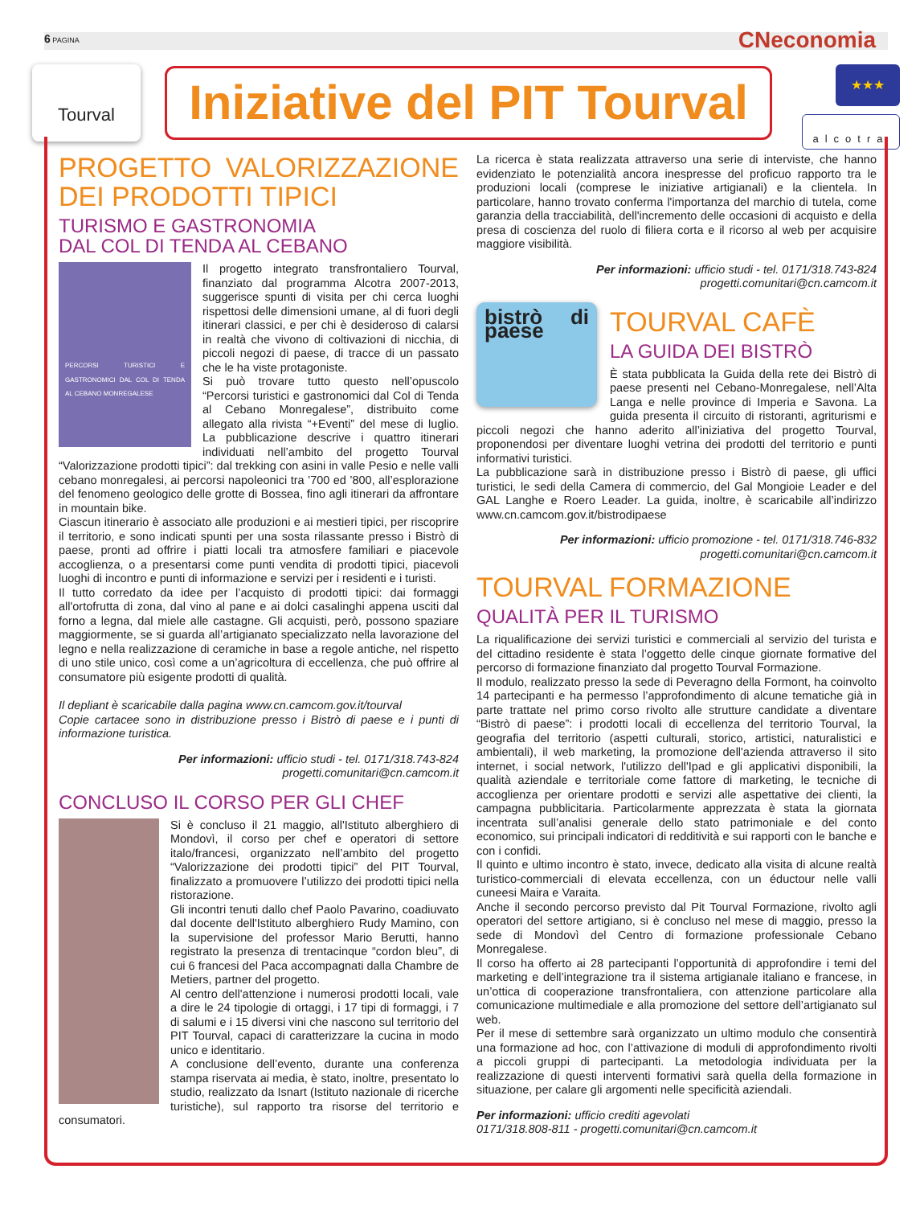6 PAGINA CNeconomia
Tourval Iniziative del PIT Tourval ★★★
alcotra
PROGETTO VALORIZZAZIONE DEI PRODOTTI TIPICI
TURISMO E GASTRONOMIA
DAL COL DI TENDA AL CEBANO
PERCORSI TURISTICI E GASTRONOMICI DAL COL DI TENDA AL CEBANO MONREGALESE
Il progetto integrato transfrontaliero Tourval, finanziato dal programma Alcotra 2007-2013, suggerisce spunti di visita per chi cerca luoghi rispettosi delle dimensioni umane, al di fuori degli itinerari classici, e per chi è desideroso di calarsi in realtà che vivono di coltivazioni di nicchia, di piccoli negozi di paese, di tracce di un passato che le ha viste protagoniste.
Si può trovare tutto questo nell’opuscolo “Percorsi turistici e gastronomici dal Col di Tenda al Cebano Monregalese”, distribuito come allegato alla rivista “+Eventi” del mese di luglio. La pubblicazione descrive i quattro itinerari individuati nell’ambito del progetto Tourval “Valorizzazione prodotti tipici”: dal trekking con asini in valle Pesio e nelle valli cebano monregalesi, ai percorsi napoleonici tra ’700 ed ’800, all’esplorazione del fenomeno geologico delle grotte di Bossea, fino agli itinerari da affrontare in mountain bike.
Ciascun itinerario è associato alle produzioni e ai mestieri tipici, per riscoprire il territorio, e sono indicati spunti per una sosta rilassante presso i Bistrò di paese, pronti ad offrire i piatti locali tra atmosfere familiari e piacevole accoglienza, o a presentarsi come punti vendita di prodotti tipici, piacevoli luoghi di incontro e punti di informazione e servizi per i residenti e i turisti.
Il tutto corredato da idee per l’acquisto di prodotti tipici: dai formaggi all'ortofrutta di zona, dal vino al pane e ai dolci casalinghi appena usciti dal forno a legna, dal miele alle castagne. Gli acquisti, però, possono spaziare maggiormente, se si guarda all’artigianato specializzato nella lavorazione del legno e nella realizzazione di ceramiche in base a regole antiche, nel rispetto di uno stile unico, così come a un’agricoltura di eccellenza, che può offrire al consumatore più esigente prodotti di qualità.
Il depliant è scaricabile dalla pagina www.cn.camcom.gov.it/tourval
Copie cartacee sono in distribuzione presso i Bistrò di paese e i punti di informazione turistica.
Per informazioni: ufficio studi - tel. 0171/318.743-824
progetti.comunitari@cn.camcom.it
CONCLUSO IL CORSO PER GLI CHEF
Si è concluso il 21 maggio, all'Istituto alberghiero di Mondovì, il corso per chef e operatori di settore italo/francesi, organizzato nell’ambito del progetto “Valorizzazione dei prodotti tipici” del PIT Tourval, finalizzato a promuovere l’utilizzo dei prodotti tipici nella ristorazione.
Gli incontri tenuti dallo chef Paolo Pavarino, coadiuvato dal docente dell'Istituto alberghiero Rudy Mamino, con la supervisione del professor Mario Berutti, hanno registrato la presenza di trentacinque “cordon bleu”, di cui 6 francesi del Paca accompagnati dalla Chambre de Metiers, partner del progetto.
Al centro dell'attenzione i numerosi prodotti locali, vale a dire le 24 tipologie di ortaggi, i 17 tipi di formaggi, i 7 di salumi e i 15 diversi vini che nascono sul territorio del PIT Tourval, capaci di caratterizzare la cucina in modo unico e identitario.
A conclusione dell’evento, durante una conferenza stampa riservata ai media, è stato, inoltre, presentato lo studio, realizzato da Isnart (Istituto nazionale di ricerche turistiche), sul rapporto tra risorse del territorio e consumatori.
La ricerca è stata realizzata attraverso una serie di interviste, che hanno evidenziato le potenzialità ancora inespresse del proficuo rapporto tra le produzioni locali (comprese le iniziative artigianali) e la clientela. In particolare, hanno trovato conferma l'importanza del marchio di tutela, come garanzia della tracciabilità, dell'incremento delle occasioni di acquisto e della presa di coscienza del ruolo di filiera corta e il ricorso al web per acquisire maggiore visibilità.
Per informazioni: ufficio studi - tel. 0171/318.743-824
progetti.comunitari@cn.camcom.it
bistrò di paese
TOURVAL CAFÈ
LA GUIDA DEI BISTRÒ
È stata pubblicata la Guida della rete dei Bistrò di paese presenti nel Cebano-Monregalese, nell’Alta Langa e nelle province di Imperia e Savona. La guida presenta il circuito di ristoranti, agriturismi e piccoli negozi che hanno aderito all’iniziativa del progetto Tourval, proponendosi per diventare luoghi vetrina dei prodotti del territorio e punti informativi turistici.
La pubblicazione sarà in distribuzione presso i Bistrò di paese, gli uffici turistici, le sedi della Camera di commercio, del Gal Mongioie Leader e del GAL Langhe e Roero Leader. La guida, inoltre, è scaricabile all’indirizzo www.cn.camcom.gov.it/bistrodipaese
Per informazioni: ufficio promozione - tel. 0171/318.746-832
progetti.comunitari@cn.camcom.it
TOURVAL FORMAZIONE
QUALITÀ PER IL TURISMO
La riqualificazione dei servizi turistici e commerciali al servizio del turista e del cittadino residente è stata l’oggetto delle cinque giornate formative del percorso di formazione finanziato dal progetto Tourval Formazione.
Il modulo, realizzato presso la sede di Peveragno della Formont, ha coinvolto 14 partecipanti e ha permesso l’approfondimento di alcune tematiche già in parte trattate nel primo corso rivolto alle strutture candidate a diventare “Bistrò di paese”: i prodotti locali di eccellenza del territorio Tourval, la geografia del territorio (aspetti culturali, storico, artistici, naturalistici e ambientali), il web marketing, la promozione dell'azienda attraverso il sito internet, i social network, l'utilizzo dell'Ipad e gli applicativi disponibili, la qualità aziendale e territoriale come fattore di marketing, le tecniche di accoglienza per orientare prodotti e servizi alle aspettative dei clienti, la campagna pubblicitaria. Particolarmente apprezzata è stata la giornata incentrata sull’analisi generale dello stato patrimoniale e del conto economico, sui principali indicatori di redditività e sui rapporti con le banche e con i confidi.
Il quinto e ultimo incontro è stato, invece, dedicato alla visita di alcune realtà turistico-commerciali di elevata eccellenza, con un éductour nelle valli cuneesi Maira e Varaita.
Anche il secondo percorso previsto dal Pit Tourval Formazione, rivolto agli operatori del settore artigiano, si è concluso nel mese di maggio, presso la sede di Mondovì del Centro di formazione professionale Cebano Monregalese.
Il corso ha offerto ai 28 partecipanti l’opportunità di approfondire i temi del marketing e dell’integrazione tra il sistema artigianale italiano e francese, in un’ottica di cooperazione transfrontaliera, con attenzione particolare alla comunicazione multimediale e alla promozione del settore dell’artigianato sul web.
Per il mese di settembre sarà organizzato un ultimo modulo che consentirà una formazione ad hoc, con l’attivazione di moduli di approfondimento rivolti a piccoli gruppi di partecipanti. La metodologia individuata per la realizzazione di questi interventi formativi sarà quella della formazione in situazione, per calare gli argomenti nelle specificità aziendali.
Per informazioni: ufficio crediti agevolati
0171/318.808-811 - progetti.comunitari@cn.camcom.it